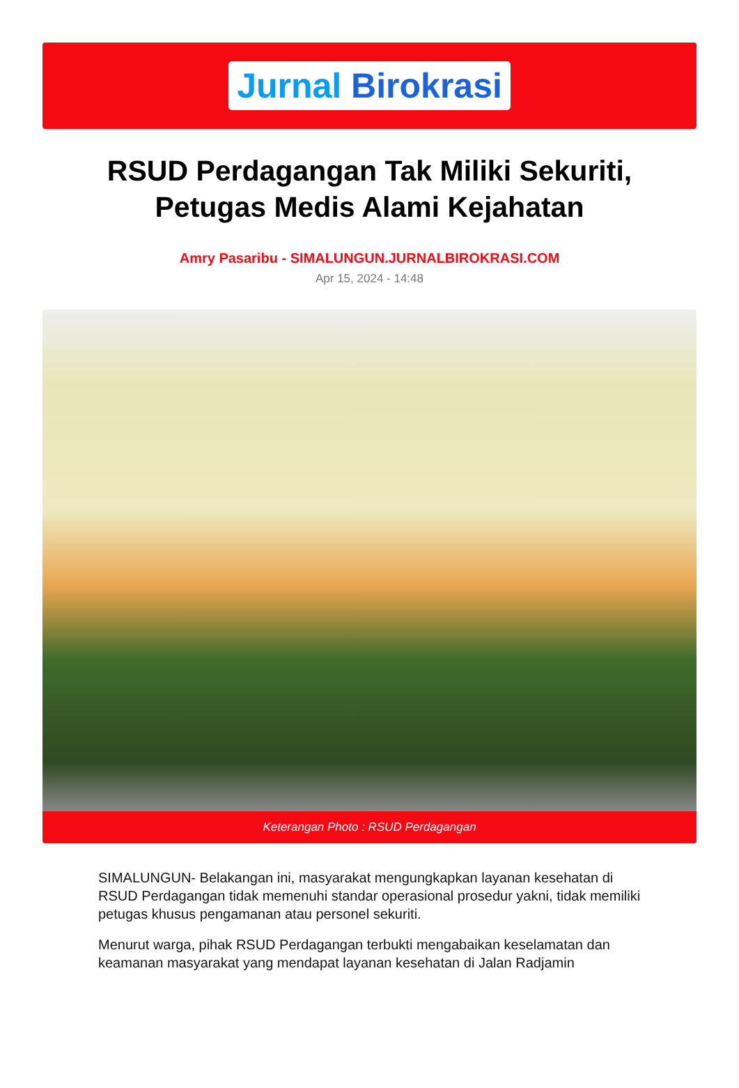Jurnal Birokrasi
RSUD Perdagangan Tak Miliki Sekuriti, Petugas Medis Alami Kejahatan
Amry Pasaribu - SIMALUNGUN.JURNALBIROKRASI.COM
Apr 15, 2024 - 14:48
Keterangan Photo : RSUD Perdagangan
SIMALUNGUN- Belakangan ini, masyarakat mengungkapkan layanan kesehatan di RSUD Perdagangan tidak memenuhi standar operasional prosedur yakni, tidak memiliki petugas khusus pengamanan atau personel sekuriti.
Menurut warga, pihak RSUD Perdagangan terbukti mengabaikan keselamatan dan keamanan masyarakat yang mendapat layanan kesehatan di Jalan Radjamin